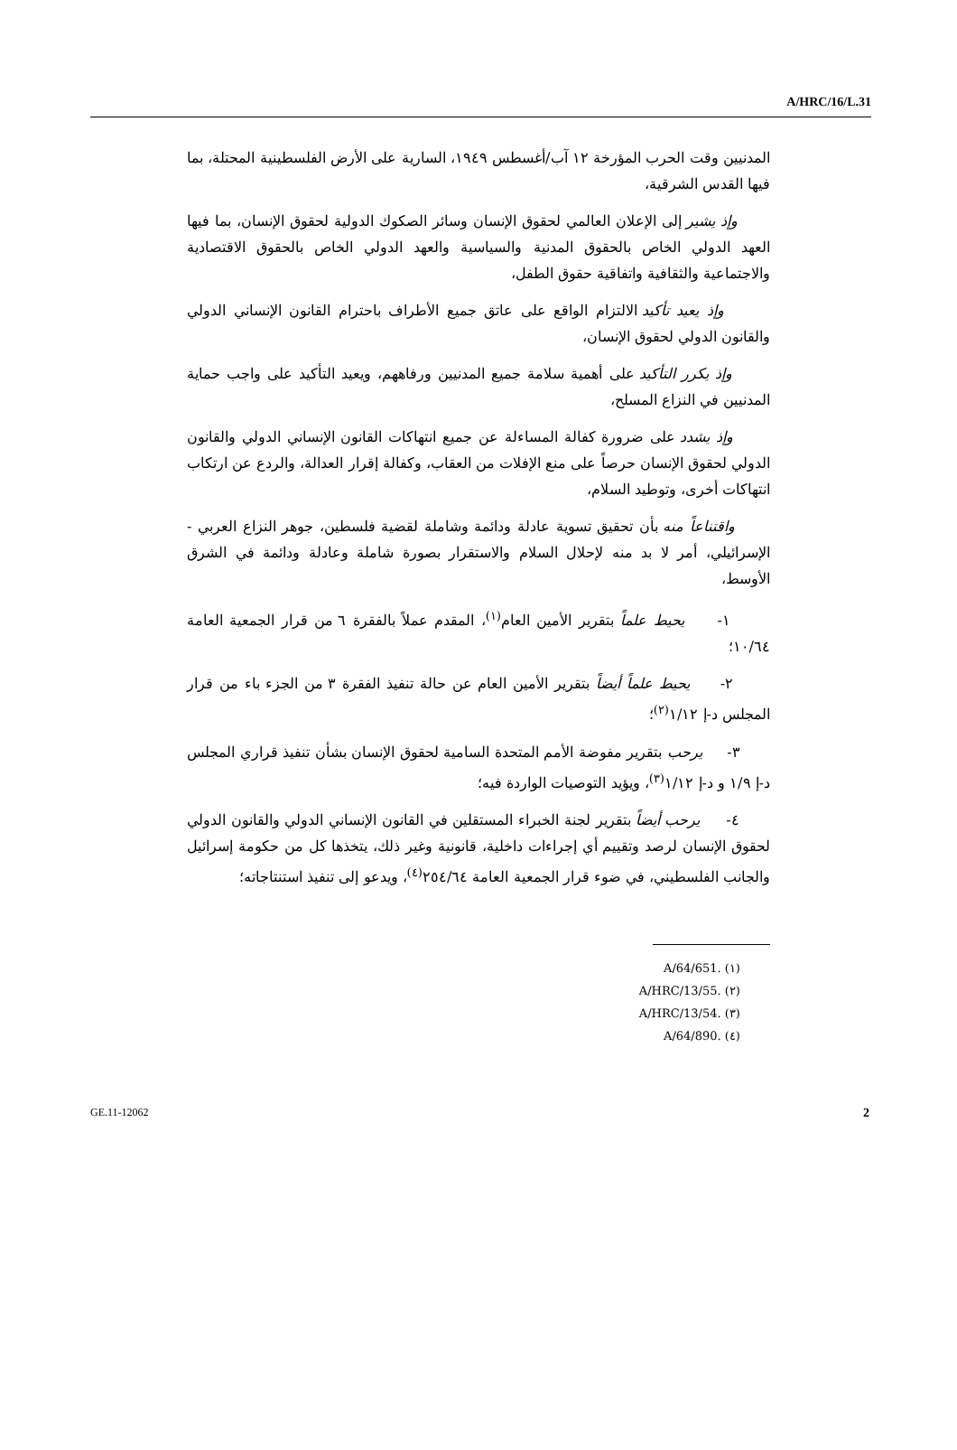A/HRC/16/L.31
المدنيين وقت الحرب المؤرخة ١٢ آب/أغسطس ١٩٤٩، السارية على الأرض الفلسطينية المحتلة، بما فيها القدس الشرقية،
وإذ يشير إلى الإعلان العالمي لحقوق الإنسان وسائر الصكوك الدولية لحقوق الإنسان، بما فيها العهد الدولي الخاص بالحقوق المدنية والسياسية والعهد الدولي الخاص بالحقوق الاقتصادية والاجتماعية والثقافية واتفاقية حقوق الطفل،
وإذ يعيد تأكيد الالتزام الواقع على عاتق جميع الأطراف باحترام القانون الإنساني الدولي والقانون الدولي لحقوق الإنسان،
وإذ يكرر التأكيد على أهمية سلامة جميع المدنيين ورفاههم، ويعيد التأكيد على واجب حماية المدنيين في النزاع المسلح،
وإذ يشدد على ضرورة كفالة المساءلة عن جميع انتهاكات القانون الإنساني الدولي والقانون الدولي لحقوق الإنسان حرصاً على منع الإفلات من العقاب، وكفالة إقرار العدالة، والردع عن ارتكاب انتهاكات أخرى، وتوطيد السلام،
واقتناعاً منه بأن تحقيق تسوية عادلة ودائمة وشاملة لقضية فلسطين، جوهر النزاع العربي - الإسرائيلي، أمر لا بد منه لإحلال السلام والاستقرار بصورة شاملة وعادلة ودائمة في الشرق الأوسط،
١- يحيط علماً بتقرير الأمين العام<sup>(١)</sup>، المقدم عملاً بالفقرة ٦ من قرار الجمعية العامة ١٠/٦٤؛
٢- يحيط علماً أيضاً بتقرير الأمين العام عن حالة تنفيذ الفقرة ٣ من الجزء باء من قرار المجلس د-إ ١/١٢<sup>(٢)</sup>؛
٣- يرحب بتقرير مفوضة الأمم المتحدة السامية لحقوق الإنسان بشأن تنفيذ قراري المجلس د-إ ١/٩ و د-إ ١/١٢<sup>(٣)</sup>، ويؤيد التوصيات الواردة فيه؛
٤- يرحب أيضاً بتقرير لجنة الخبراء المستقلين في القانون الإنساني الدولي والقانون الدولي لحقوق الإنسان لرصد وتقييم أي إجراءات داخلية، قانونية وغير ذلك، يتخذها كل من حكومة إسرائيل والجانب الفلسطيني، في ضوء قرار الجمعية العامة ٢٥٤/٦٤<sup>(٤)</sup>، ويدعو إلى تنفيذ استنتاجاته؛
(١) A/64/651.
(٢) A/HRC/13/55.
(٣) A/HRC/13/54.
(٤) A/64/890.
GE.11-12062 2